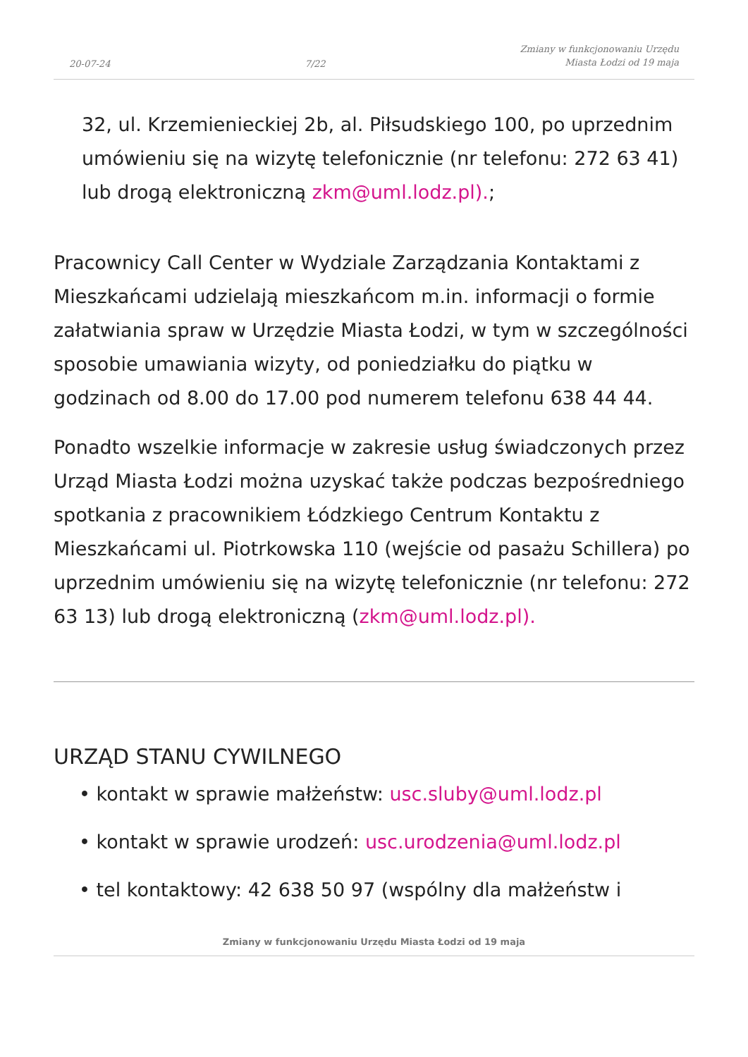20-07-24 7/22 Zmiany w funkcjonowaniu Urzędu
Miasta Łodzi od 19 maja
32, ul. Krzemienieckiej 2b, al. Piłsudskiego 100, po uprzednim umówieniu się na wizytę telefonicznie (nr telefonu: 272 63 41) lub drogą elektroniczną zkm@uml.lodz.pl).;
Pracownicy Call Center w Wydziale Zarządzania Kontaktami z Mieszkańcami udzielają mieszkańcom m.in. informacji o formie załatwiania spraw w Urzędzie Miasta Łodzi, w tym w szczególności sposobie umawiania wizyty, od poniedziałku do piątku w godzinach od 8.00 do 17.00 pod numerem telefonu 638 44 44.
Ponadto wszelkie informacje w zakresie usług świadczonych przez Urząd Miasta Łodzi można uzyskać także podczas bezpośredniego spotkania z pracownikiem Łódzkiego Centrum Kontaktu z Mieszkańcami ul. Piotrkowska 110 (wejście od pasażu Schillera) po uprzednim umówieniu się na wizytę telefonicznie (nr telefonu: 272 63 13) lub drogą elektroniczną (zkm@uml.lodz.pl).
URZĄD STANU CYWILNEGO
• kontakt w sprawie małżeństw: usc.sluby@uml.lodz.pl
• kontakt w sprawie urodzeń: usc.urodzenia@uml.lodz.pl
• tel kontaktowy: 42 638 50 97 (wspólny dla małżeństw i
Zmiany w funkcjonowaniu Urzędu Miasta Łodzi od 19 maja